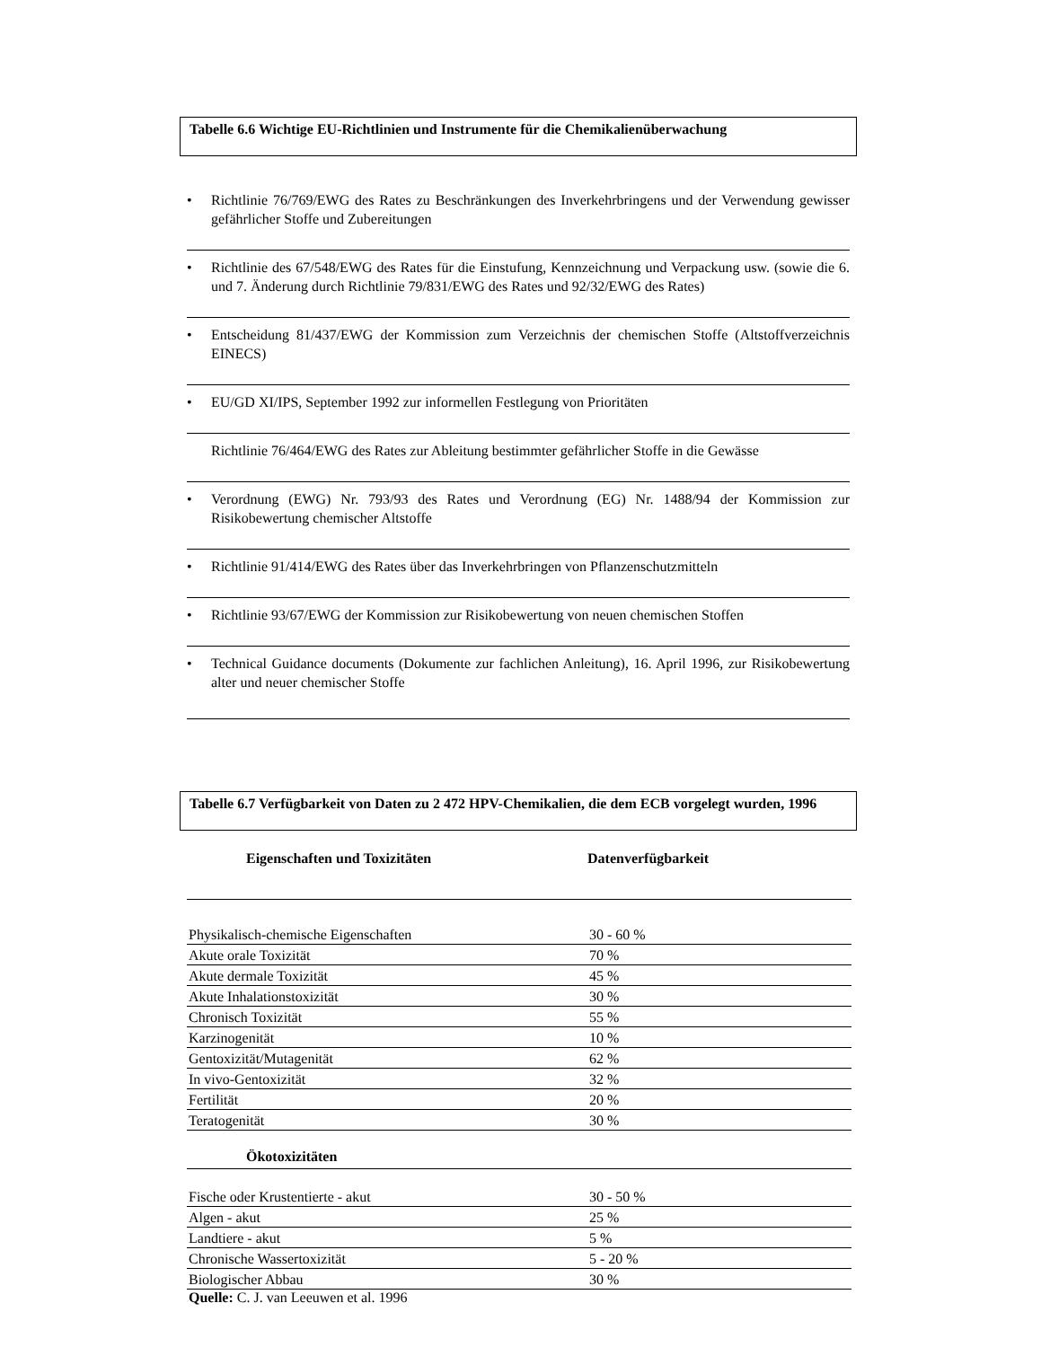Tabelle 6.6 Wichtige EU-Richtlinien und Instrumente für die Chemikalienüberwachung
• Richtlinie 76/769/EWG des Rates zu Beschränkungen des Inverkehrbringens und der Verwendung gewisser gefährlicher Stoffe und Zubereitungen
• Richtlinie des 67/548/EWG des Rates für die Einstufung, Kennzeichnung und Verpackung usw. (sowie die 6. und 7. Änderung durch Richtlinie 79/831/EWG des Rates und 92/32/EWG des Rates)
• Entscheidung 81/437/EWG der Kommission zum Verzeichnis der chemischen Stoffe (Altstoffverzeichnis EINECS)
• EU/GD XI/IPS, September 1992 zur informellen Festlegung von Prioritäten
Richtlinie 76/464/EWG des Rates zur Ableitung bestimmter gefährlicher Stoffe in die Gewässe
• Verordnung (EWG) Nr. 793/93 des Rates und Verordnung (EG) Nr. 1488/94 der Kommission zur Risikobewertung chemischer Altstoffe
• Richtlinie 91/414/EWG des Rates über das Inverkehrbringen von Pflanzenschutzmitteln
• Richtlinie 93/67/EWG der Kommission zur Risikobewertung von neuen chemischen Stoffen
• Technical Guidance documents (Dokumente zur fachlichen Anleitung), 16. April 1996, zur Risikobewertung alter und neuer chemischer Stoffe
Tabelle 6.7 Verfügbarkeit von Daten zu 2 472 HPV-Chemikalien, die dem ECB vorgelegt wurden, 1996
| Eigenschaften und Toxizitäten | Datenverfügbarkeit |
| --- | --- |
| Physikalisch-chemische Eigenschaften | 30 - 60 % |
| Akute orale Toxizität | 70 % |
| Akute dermale Toxizität | 45 % |
| Akute Inhalationstoxizität | 30 % |
| Chronisch Toxizität | 55 % |
| Karzinogenität | 10 % |
| Gentoxizität/Mutagenität | 62 % |
| In vivo-Gentoxizität | 32 % |
| Fertilität | 20 % |
| Teratogenität | 30 % |
| Ökotoxizitäten | |
| Fische oder Krustentierte - akut | 30 - 50 % |
| Algen - akut | 25 % |
| Landtiere - akut | 5 % |
| Chronische Wassertoxizität | 5 - 20 % |
| Biologischer Abbau | 30 % |
Quelle: C. J. van Leeuwen et al. 1996